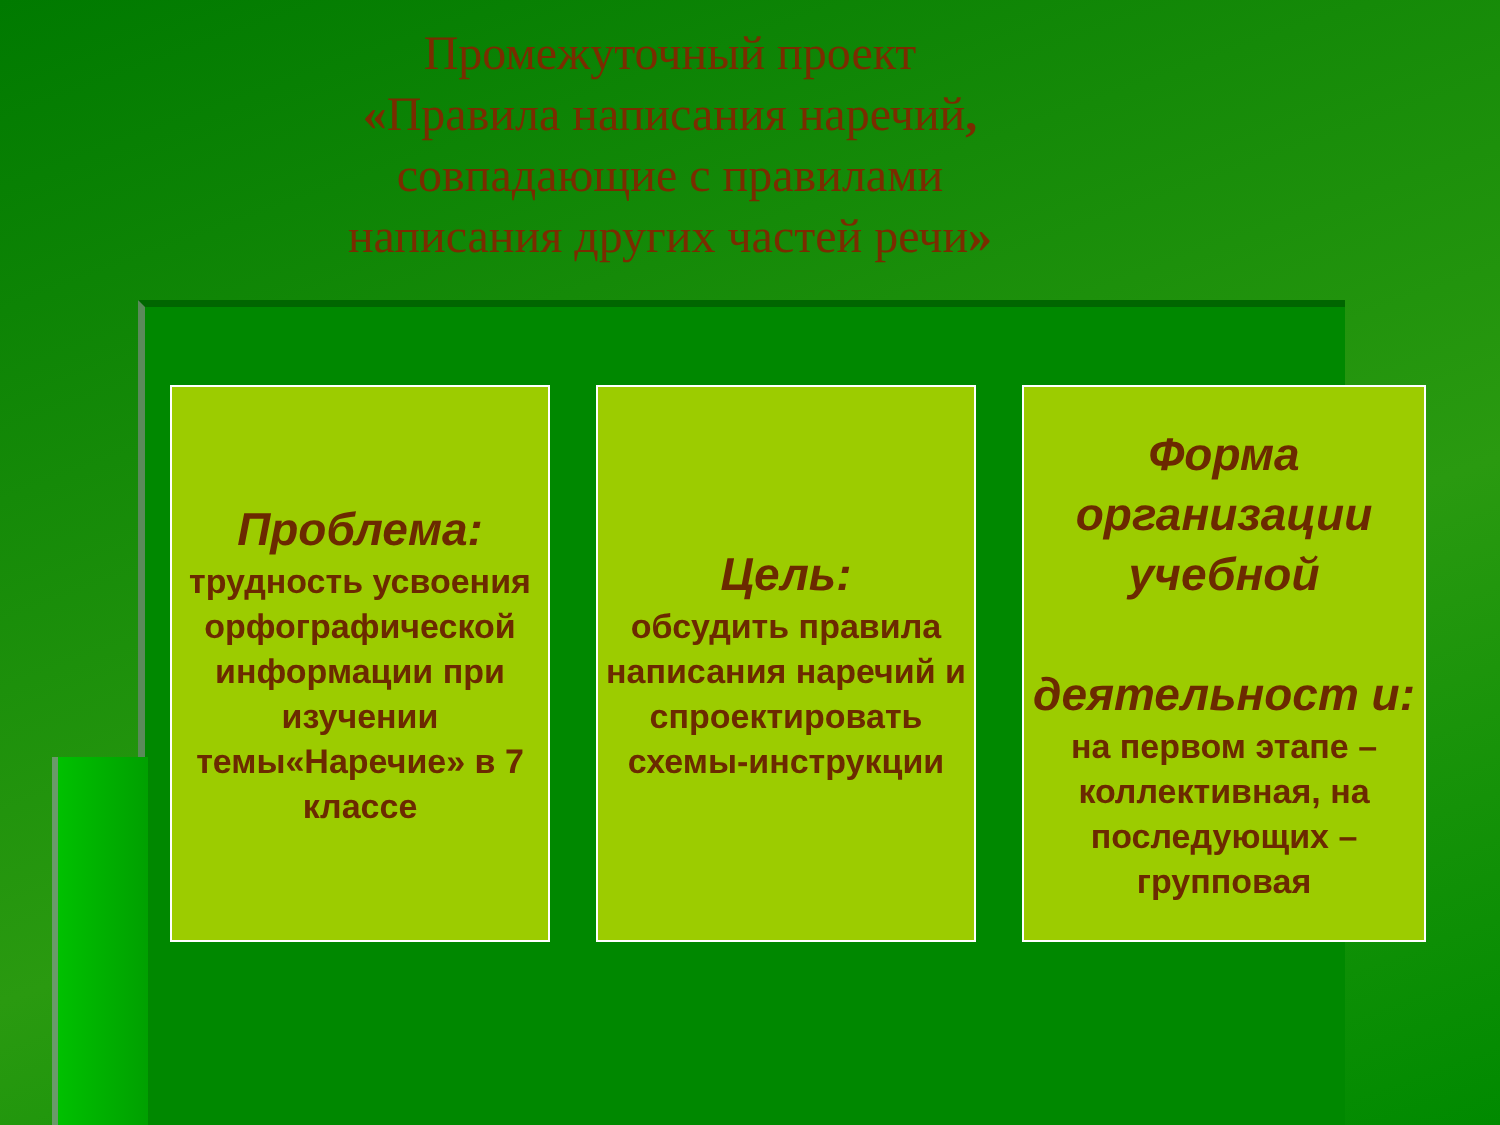Промежуточный проект
«Правила написания наречий,
совпадающие с правилами
написания других частей речи»
Проблема:
трудность усвоения орфографической информации при изучении темы«Наречие» в 7 классе
Цель:
обсудить правила написания наречий и спроектировать схемы-инструкции
Форма организации учебной
деятельност и:
на первом этапе – коллективная, на последующих – групповая